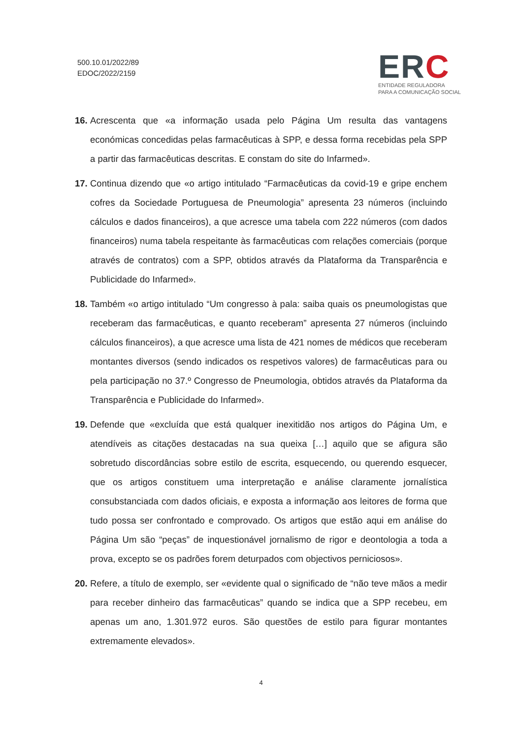500.10.01/2022/89
EDOC/2022/2159
ERC
ENTIDADE REGULADORA
PARA A COMUNICAÇÃO SOCIAL
16.
Acrescenta que «a informação usada pelo Página Um resulta das vantagens económicas concedidas pelas farmacêuticas à SPP, e dessa forma recebidas pela SPP a partir das farmacêuticas descritas. E constam do site do Infarmed».
17.
Continua dizendo que «o artigo intitulado “Farmacêuticas da covid-19 e gripe enchem cofres da Sociedade Portuguesa de Pneumologia” apresenta 23 números (incluindo cálculos e dados financeiros), a que acresce uma tabela com 222 números (com dados financeiros) numa tabela respeitante às farmacêuticas com relações comerciais (porque através de contratos) com a SPP, obtidos através da Plataforma da Transparência e Publicidade do Infarmed».
18.
Também «o artigo intitulado “Um congresso à pala: saiba quais os pneumologistas que receberam das farmacêuticas, e quanto receberam” apresenta 27 números (incluindo cálculos financeiros), a que acresce uma lista de 421 nomes de médicos que receberam montantes diversos (sendo indicados os respetivos valores) de farmacêuticas para ou pela participação no 37.º Congresso de Pneumologia, obtidos através da Plataforma da Transparência e Publicidade do Infarmed».
19.
Defende que «excluída que está qualquer inexitidão nos artigos do Página Um, e atendíveis as citações destacadas na sua queixa […] aquilo que se afigura são sobretudo discordâncias sobre estilo de escrita, esquecendo, ou querendo esquecer, que os artigos constituem uma interpretação e análise claramente jornalística consubstanciada com dados oficiais, e exposta a informação aos leitores de forma que tudo possa ser confrontado e comprovado. Os artigos que estão aqui em análise do Página Um são “peças” de inquestionável jornalismo de rigor e deontologia a toda a prova, excepto se os padrões forem deturpados com objectivos perniciosos».
20.
Refere, a título de exemplo, ser «evidente qual o significado de “não teve mãos a medir para receber dinheiro das farmacêuticas” quando se indica que a SPP recebeu, em apenas um ano, 1.301.972 euros. São questões de estilo para figurar montantes extremamente elevados».
4